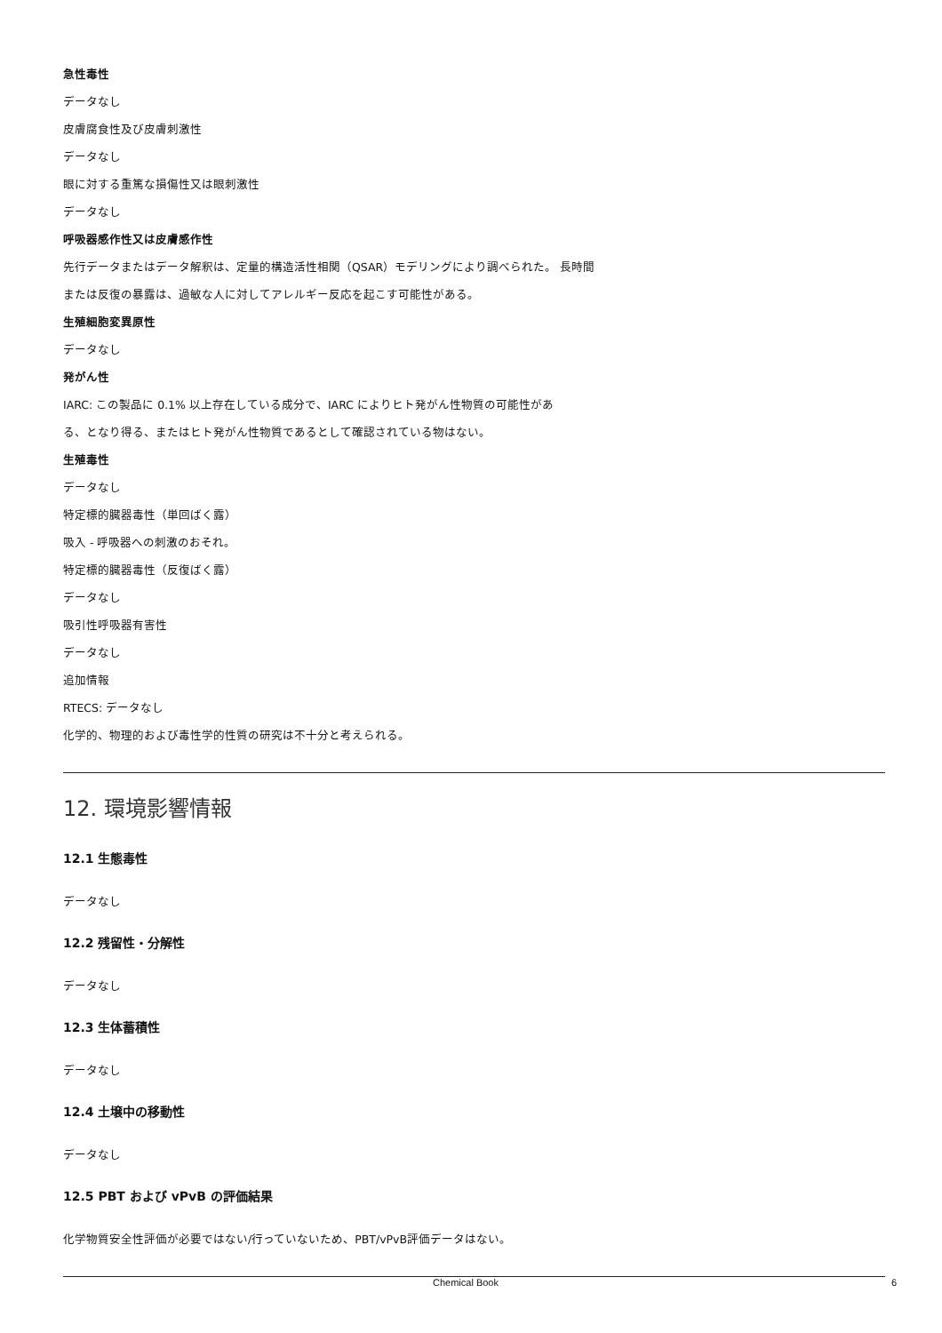急性毒性
データなし
皮膚腐食性及び皮膚刺激性
データなし
眼に対する重篤な損傷性又は眼刺激性
データなし
呼吸器感作性又は皮膚感作性
先行データまたはデータ解釈は、定量的構造活性相関（QSAR）モデリングにより調べられた。 長時間
または反復の暴露は、過敏な人に対してアレルギー反応を起こす可能性がある。
生殖細胞変異原性
データなし
発がん性
IARC: この製品に 0.1% 以上存在している成分で、IARC によりヒト発がん性物質の可能性があ
る、となり得る、またはヒト発がん性物質であるとして確認されている物はない。
生殖毒性
データなし
特定標的臓器毒性（単回ばく露）
吸入 - 呼吸器への刺激のおそれ。
特定標的臓器毒性（反復ばく露）
データなし
吸引性呼吸器有害性
データなし
追加情報
RTECS: データなし
化学的、物理的および毒性学的性質の研究は不十分と考えられる。
12. 環境影響情報
12.1 生態毒性
データなし
12.2 残留性・分解性
データなし
12.3 生体蓄積性
データなし
12.4 土壌中の移動性
データなし
12.5 PBT および vPvB の評価結果
化学物質安全性評価が必要ではない/行っていないため、PBT/vPvB評価データはない。
Chemical Book 6